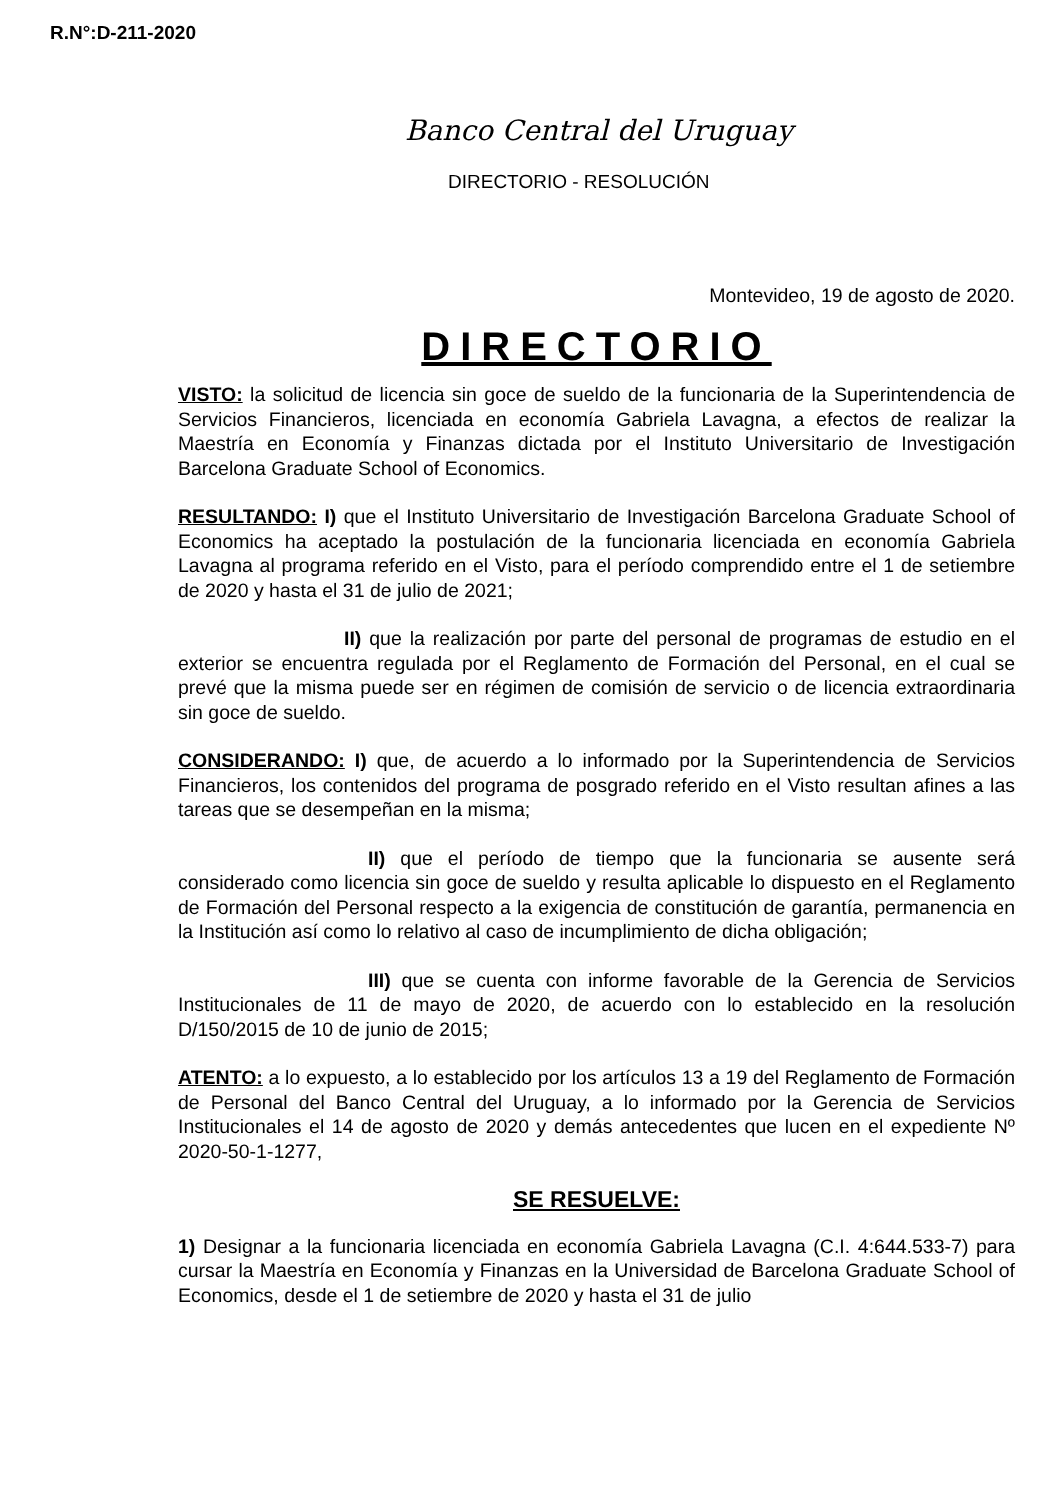R.N°:D-211-2020
Banco Central del Uruguay
DIRECTORIO - RESOLUCIÓN
Montevideo, 19 de agosto de 2020.
DIRECTORIO
VISTO: la solicitud de licencia sin goce de sueldo de la funcionaria de la Superintendencia de Servicios Financieros, licenciada en economía Gabriela Lavagna, a efectos de realizar la Maestría en Economía y Finanzas dictada por el Instituto Universitario de Investigación Barcelona Graduate School of Economics.
RESULTANDO: I) que el Instituto Universitario de Investigación Barcelona Graduate School of Economics ha aceptado la postulación de la funcionaria licenciada en economía Gabriela Lavagna al programa referido en el Visto, para el período comprendido entre el 1 de setiembre de 2020 y hasta el 31 de julio de 2021;
II) que la realización por parte del personal de programas de estudio en el exterior se encuentra regulada por el Reglamento de Formación del Personal, en el cual se prevé que la misma puede ser en régimen de comisión de servicio o de licencia extraordinaria sin goce de sueldo.
CONSIDERANDO: I) que, de acuerdo a lo informado por la Superintendencia de Servicios Financieros, los contenidos del programa de posgrado referido en el Visto resultan afines a las tareas que se desempeñan en la misma;
II) que el período de tiempo que la funcionaria se ausente será considerado como licencia sin goce de sueldo y resulta aplicable lo dispuesto en el Reglamento de Formación del Personal respecto a la exigencia de constitución de garantía, permanencia en la Institución así como lo relativo al caso de incumplimiento de dicha obligación;
III) que se cuenta con informe favorable de la Gerencia de Servicios Institucionales de 11 de mayo de 2020, de acuerdo con lo establecido en la resolución D/150/2015 de 10 de junio de 2015;
ATENTO: a lo expuesto, a lo establecido por los artículos 13 a 19 del Reglamento de Formación de Personal del Banco Central del Uruguay, a lo informado por la Gerencia de Servicios Institucionales el 14 de agosto de 2020 y demás antecedentes que lucen en el expediente Nº 2020-50-1-1277,
SE RESUELVE:
1) Designar a la funcionaria licenciada en economía Gabriela Lavagna (C.I. 4:644.533-7) para cursar la Maestría en Economía y Finanzas en la Universidad de Barcelona Graduate School of Economics, desde el 1 de setiembre de 2020 y hasta el 31 de julio